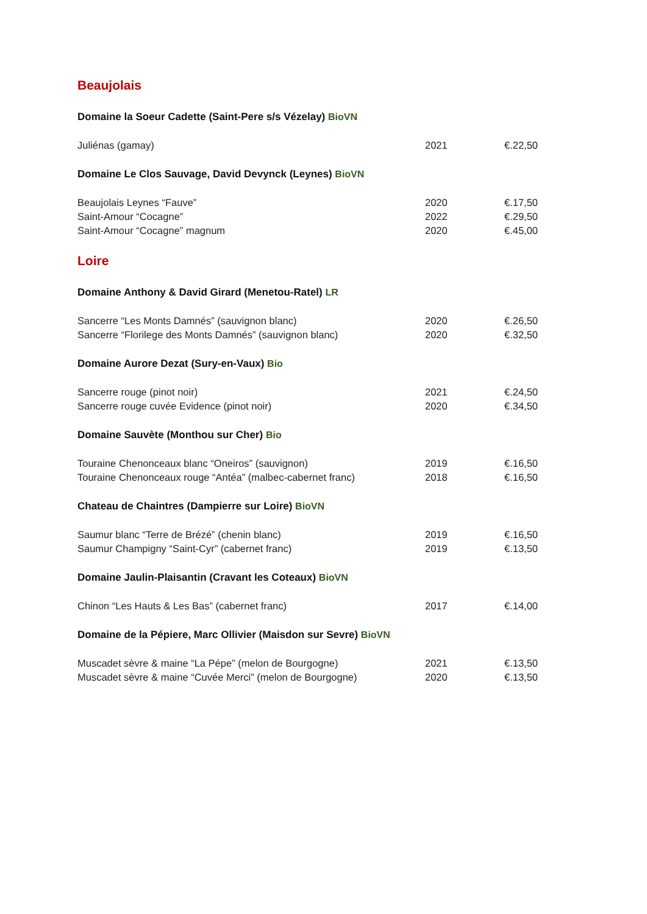Beaujolais
Domaine la Soeur Cadette (Saint-Pere s/s Vézelay) BioVN
| Juliénas (gamay) | 2021 | €.22,50 |
Domaine Le Clos Sauvage, David Devynck (Leynes) BioVN
| Beaujolais Leynes “Fauve” | 2020 | €.17,50 |
| Saint-Amour “Cocagne” | 2022 | €.29,50 |
| Saint-Amour “Cocagne” magnum | 2020 | €.45,00 |
Loire
Domaine Anthony & David Girard (Menetou-Ratel) LR
| Sancerre “Les Monts Damnés” (sauvignon blanc) | 2020 | €.26,50 |
| Sancerre “Florilege des Monts Damnés” (sauvignon blanc) | 2020 | €.32,50 |
Domaine Aurore Dezat (Sury-en-Vaux) Bio
| Sancerre rouge (pinot noir) | 2021 | €.24,50 |
| Sancerre rouge cuvée Evidence (pinot noir) | 2020 | €.34,50 |
Domaine Sauvète (Monthou sur Cher) Bio
| Touraine Chenonceaux blanc “Oneiros” (sauvignon) | 2019 | €.16,50 |
| Touraine Chenonceaux rouge “Antéa” (malbec-cabernet franc) | 2018 | €.16,50 |
Chateau de Chaintres (Dampierre sur Loire) BioVN
| Saumur blanc “Terre de Brézé” (chenin blanc) | 2019 | €.16,50 |
| Saumur Champigny “Saint-Cyr” (cabernet franc) | 2019 | €.13,50 |
Domaine Jaulin-Plaisantin (Cravant les Coteaux) BioVN
| Chinon “Les Hauts & Les Bas” (cabernet franc) | 2017 | €.14,00 |
Domaine de la Pépiere, Marc Ollivier (Maisdon sur Sevre) BioVN
| Muscadet sèvre & maine “La Pépe” (melon de Bourgogne) | 2021 | €.13,50 |
| Muscadet sèvre & maine “Cuvée Merci” (melon de Bourgogne) | 2020 | €.13,50 |